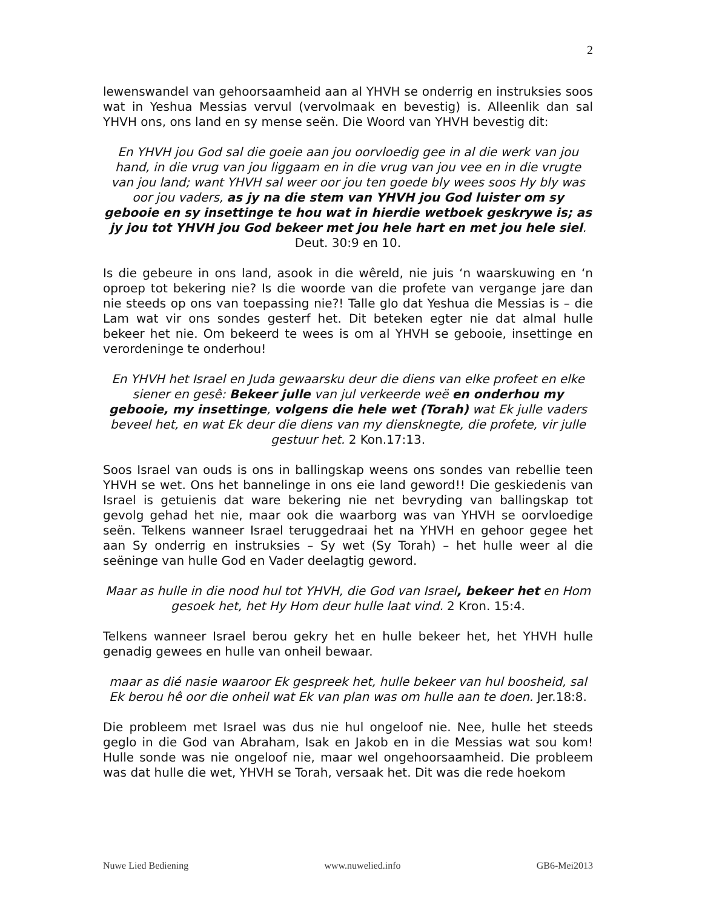2
lewenswandel van gehoorsaamheid aan al YHVH se onderrig en instruksies soos wat in Yeshua Messias vervul (vervolmaak en bevestig) is. Alleenlik dan sal YHVH ons, ons land en sy mense seën. Die Woord van YHVH bevestig dit:
En YHVH jou God sal die goeie aan jou oorvloedig gee in al die werk van jou hand, in die vrug van jou liggaam en in die vrug van jou vee en in die vrugte van jou land; want YHVH sal weer oor jou ten goede bly wees soos Hy bly was oor jou vaders, as jy na die stem van YHVH jou God luister om sy gebooie en sy insettinge te hou wat in hierdie wetboek geskrywe is; as jy jou tot YHVH jou God bekeer met jou hele hart en met jou hele siel. Deut. 30:9 en 10.
Is die gebeure in ons land, asook in die wêreld, nie juis ‘n waarskuwing en ‘n oproep tot bekering nie? Is die woorde van die profete van vergange jare dan nie steeds op ons van toepassing nie?! Talle glo dat Yeshua die Messias is – die Lam wat vir ons sondes gesterf het. Dit beteken egter nie dat almal hulle bekeer het nie. Om bekeerd te wees is om al YHVH se gebooie, insettinge en verordeninge te onderhou!
En YHVH het Israel en Juda gewaarsku deur die diens van elke profeet en elke siener en gesê: Bekeer julle van jul verkeerde weë en onderhou my gebooie, my insettinge, volgens die hele wet (Torah) wat Ek julle vaders beveel het, en wat Ek deur die diens van my diensknegte, die profete, vir julle gestuur het. 2 Kon.17:13.
Soos Israel van ouds is ons in ballingskap weens ons sondes van rebellie teen YHVH se wet. Ons het bannelinge in ons eie land geword!! Die geskiedenis van Israel is getuienis dat ware bekering nie net bevryding van ballingskap tot gevolg gehad het nie, maar ook die waarborg was van YHVH se oorvloedige seën. Telkens wanneer Israel teruggedraai het na YHVH en gehoor gegee het aan Sy onderrig en instruksies – Sy wet (Sy Torah) – het hulle weer al die seëninge van hulle God en Vader deelagtig geword.
Maar as hulle in die nood hul tot YHVH, die God van Israel, bekeer het en Hom gesoek het, het Hy Hom deur hulle laat vind. 2 Kron. 15:4.
Telkens wanneer Israel berou gekry het en hulle bekeer het, het YHVH hulle genadig gewees en hulle van onheil bewaar.
maar as dié nasie waaroor Ek gespreek het, hulle bekeer van hul boosheid, sal Ek berou hê oor die onheil wat Ek van plan was om hulle aan te doen. Jer.18:8.
Die probleem met Israel was dus nie hul ongeloof nie. Nee, hulle het steeds geglo in die God van Abraham, Isak en Jakob en in die Messias wat sou kom! Hulle sonde was nie ongeloof nie, maar wel ongehoorsaamheid. Die probleem was dat hulle die wet, YHVH se Torah, versaak het. Dit was die rede hoekom
Nuwe Lied Bediening www.nuwelied.info GB6-Mei2013